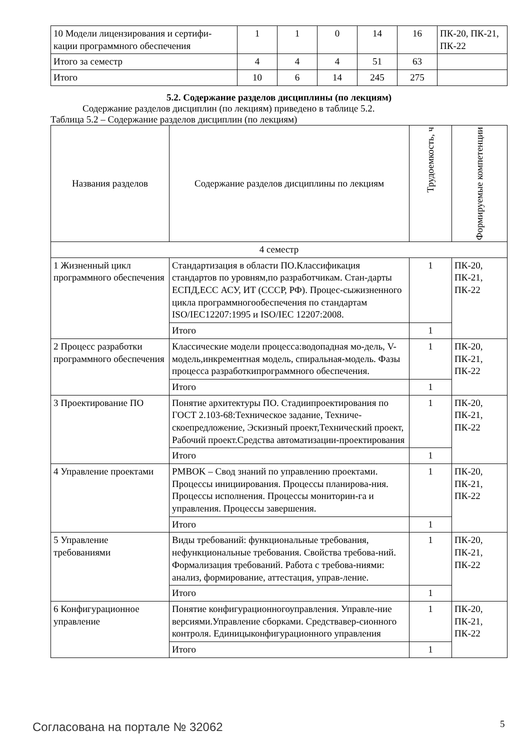| 10 Модели лицензирования и сертифи-кации программного обеспечения | 1 | 1 | 0 | 14 | 16 | ПК-20, ПК-21, ПК-22 |
| Итого за семестр | 4 | 4 | 4 | 51 | 63 | |
| Итого | 10 | 6 | 14 | 245 | 275 | |
5.2. Содержание разделов дисциплины (по лекциям)
Содержание разделов дисциплин (по лекциям) приведено в таблице 5.2.
Таблица 5.2 – Содержание разделов дисциплин (по лекциям)
| Названия разделов | Содержание разделов дисциплины по лекциям | Трудоемкость, ч | Формируемые компетенции |
| --- | --- | --- | --- |
| 4 семестр | | | |
| 1 Жизненный цикл программного обеспечения | Стандартизация в области ПО.Классификация стандартов по уровням,по разработчикам. Стан-дарты ЕСПД,ЕСС АСУ, ИТ (СССР, РФ). Процес-сыжизненного цикла программногообеспечения по стандартам ISO/IEC12207:1995 и ISO/IEC 12207:2008. | 1 | ПК-20, ПК-21, ПК-22 |
| | Итого | 1 | |
| 2 Процесс разработки программного обеспечения | Классические модели процесса:водопадная мо-дель, V-модель,инкрементная модель, спиральная-модель. Фазы процесса разработкипрограммного обеспечения. | 1 | ПК-20, ПК-21, ПК-22 |
| | Итого | 1 | |
| 3 Проектирование ПО | Понятие архитектуры ПО. Стадиипроектирования по ГОСТ 2.103-68:Техническое задание, Техниче-скоепредложение, Эскизный проект,Технический проект, Рабочий проект.Средства автоматизации-проектирования | 1 | ПК-20, ПК-21, ПК-22 |
| | Итого | 1 | |
| 4 Управление проектами | PMBOK – Свод знаний по управлению проектами. Процессы инициирования. Процессы планирова-ния. Процессы исполнения. Процессы мониторин-га и управления. Процессы завершения. | 1 | ПК-20, ПК-21, ПК-22 |
| | Итого | 1 | |
| 5 Управление требованиями | Виды требований: функциональные требования, нефункциональные требования. Свойства требова-ний. Формализация требований. Работа с требова-ниями: анализ, формирование, аттестация, управ-ление. | 1 | ПК-20, ПК-21, ПК-22 |
| | Итого | 1 | |
| 6 Конфигурационное управление | Понятие конфигурационногоуправления. Управле-ние версиями.Управление сборками. Средствавер-сионного контроля. Единицыконфигурационного управления | 1 | ПК-20, ПК-21, ПК-22 |
| | Итого | 1 | |
Согласована на портале № 32062 5